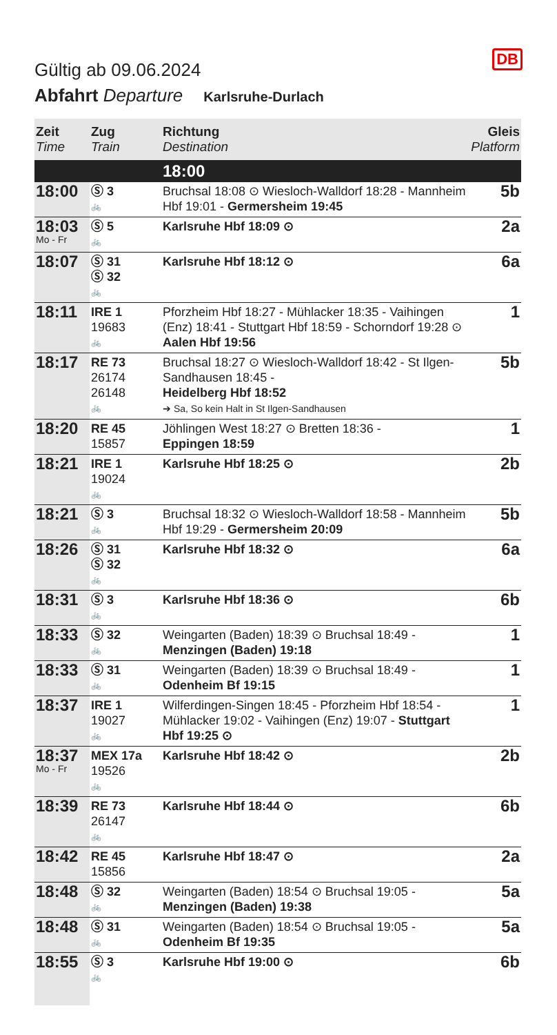DB
Gültig ab 09.06.2024
Abfahrt Departure Karlsruhe-Durlach
| Zeit Time | Zug Train | Richtung Destination | Gleis Platform |
| --- | --- | --- | --- |
| | | 18:00 | |
| 18:00 | Ⓢ 3 🚲 | Bruchsal 18:08 ⊙ Wiesloch-Walldorf 18:28 - Mannheim Hbf 19:01 - Germersheim 19:45 | 5b |
| 18:03 Mo - Fr | Ⓢ 5 🚲 | Karlsruhe Hbf 18:09 ⊙ | 2a |
| 18:07 | Ⓢ 31 Ⓢ 32 🚲 | Karlsruhe Hbf 18:12 ⊙ | 6a |
| 18:11 | IRE 1 19683 🚲 | Pforzheim Hbf 18:27 - Mühlacker 18:35 - Vaihingen (Enz) 18:41 - Stuttgart Hbf 18:59 - Schorndorf 19:28 ⊙ Aalen Hbf 19:56 | 1 |
| 18:17 | RE 73 26174 26148 🚲 | Bruchsal 18:27 ⊙ Wiesloch-Walldorf 18:42 - St Ilgen-Sandhausen 18:45 - Heidelberg Hbf 18:52 ➔ Sa, So kein Halt in St Ilgen-Sandhausen | 5b |
| 18:20 | RE 45 15857 | Jöhlingen West 18:27 ⊙ Bretten 18:36 - Eppingen 18:59 | 1 |
| 18:21 | IRE 1 19024 🚲 | Karlsruhe Hbf 18:25 ⊙ | 2b |
| 18:21 | Ⓢ 3 🚲 | Bruchsal 18:32 ⊙ Wiesloch-Walldorf 18:58 - Mannheim Hbf 19:29 - Germersheim 20:09 | 5b |
| 18:26 | Ⓢ 31 Ⓢ 32 🚲 | Karlsruhe Hbf 18:32 ⊙ | 6a |
| 18:31 | Ⓢ 3 🚲 | Karlsruhe Hbf 18:36 ⊙ | 6b |
| 18:33 | Ⓢ 32 🚲 | Weingarten (Baden) 18:39 ⊙ Bruchsal 18:49 - Menzingen (Baden) 19:18 | 1 |
| 18:33 | Ⓢ 31 🚲 | Weingarten (Baden) 18:39 ⊙ Bruchsal 18:49 - Odenheim Bf 19:15 | 1 |
| 18:37 | IRE 1 19027 🚲 | Wilferdingen-Singen 18:45 - Pforzheim Hbf 18:54 - Mühlacker 19:02 - Vaihingen (Enz) 19:07 - Stuttgart Hbf 19:25 ⊙ | 1 |
| 18:37 Mo - Fr | MEX 17a 19526 🚲 | Karlsruhe Hbf 18:42 ⊙ | 2b |
| 18:39 | RE 73 26147 🚲 | Karlsruhe Hbf 18:44 ⊙ | 6b |
| 18:42 | RE 45 15856 | Karlsruhe Hbf 18:47 ⊙ | 2a |
| 18:48 | Ⓢ 32 🚲 | Weingarten (Baden) 18:54 ⊙ Bruchsal 19:05 - Menzingen (Baden) 19:38 | 5a |
| 18:48 | Ⓢ 31 🚲 | Weingarten (Baden) 18:54 ⊙ Bruchsal 19:05 - Odenheim Bf 19:35 | 5a |
| 18:55 | Ⓢ 3 🚲 | Karlsruhe Hbf 19:00 ⊙ | 6b |